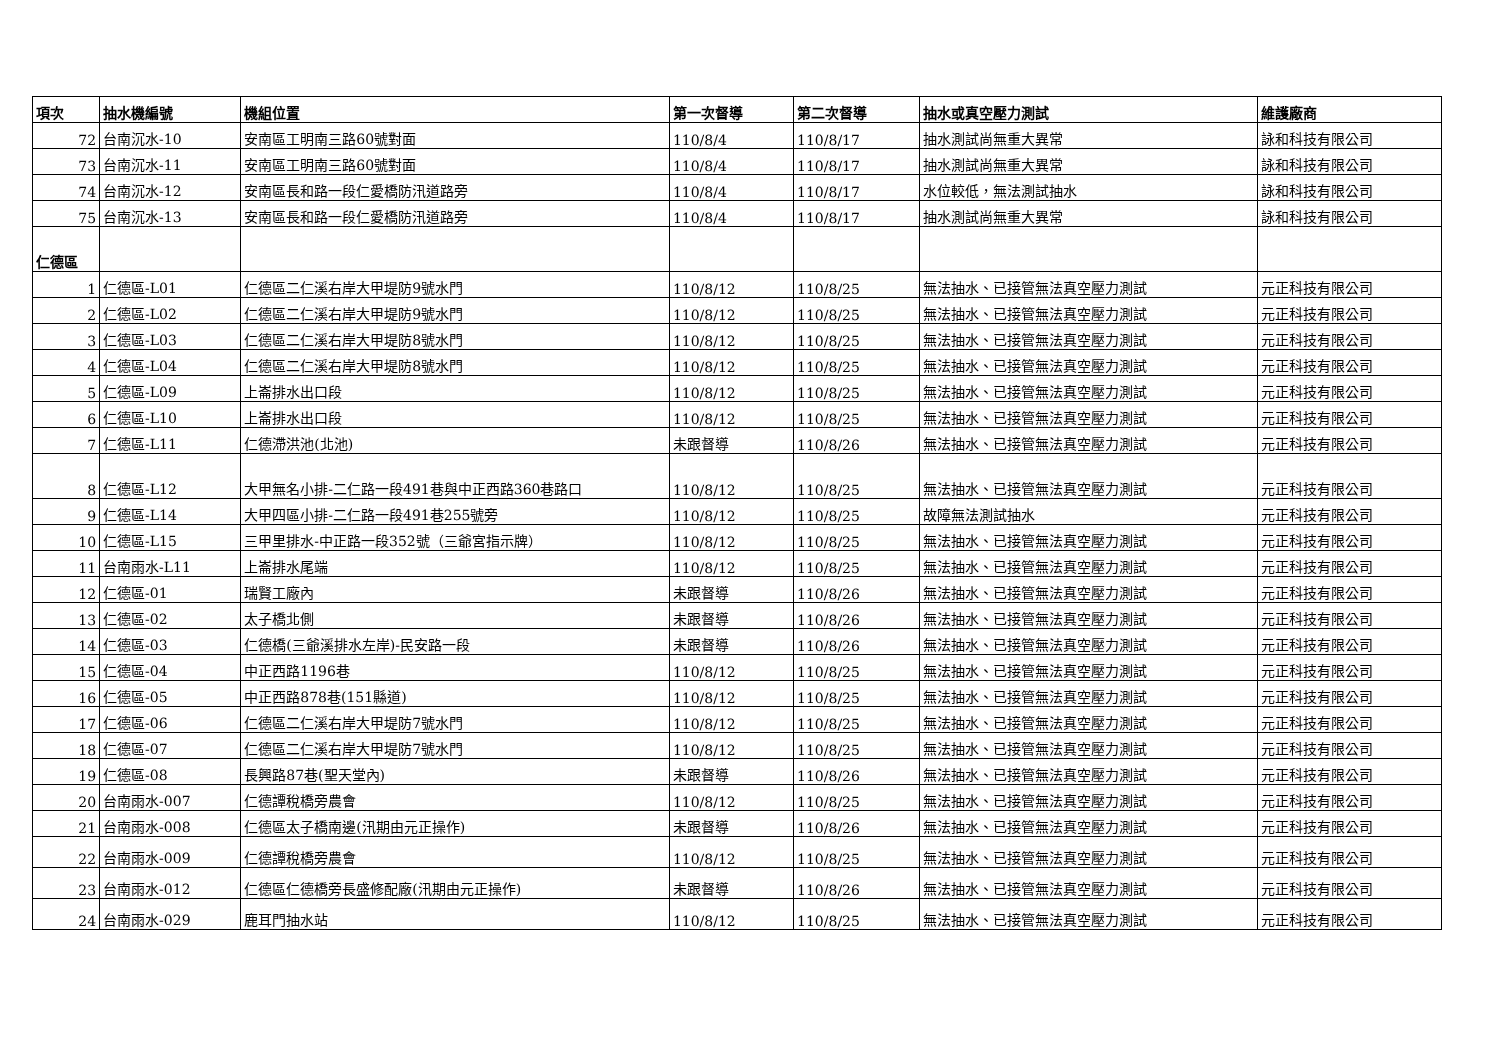| 項次 | 抽水機編號 | 機組位置 | 第一次督導 | 第二次督導 | 抽水或真空壓力測試 | 維護廠商 |
| --- | --- | --- | --- | --- | --- | --- |
| 72 | 台南沉水-10 | 安南區工明南三路60號對面 | 110/8/4 | 110/8/17 | 抽水測試尚無重大異常 | 詠和科技有限公司 |
| 73 | 台南沉水-11 | 安南區工明南三路60號對面 | 110/8/4 | 110/8/17 | 抽水測試尚無重大異常 | 詠和科技有限公司 |
| 74 | 台南沉水-12 | 安南區長和路一段仁愛橋防汛道路旁 | 110/8/4 | 110/8/17 | 水位較低，無法測試抽水 | 詠和科技有限公司 |
| 75 | 台南沉水-13 | 安南區長和路一段仁愛橋防汛道路旁 | 110/8/4 | 110/8/17 | 抽水測試尚無重大異常 | 詠和科技有限公司 |
| 仁德區 | | | | | | |
| 1 | 仁德區-L01 | 仁德區二仁溪右岸大甲堤防9號水門 | 110/8/12 | 110/8/25 | 無法抽水、已接管無法真空壓力測試 | 元正科技有限公司 |
| 2 | 仁德區-L02 | 仁德區二仁溪右岸大甲堤防9號水門 | 110/8/12 | 110/8/25 | 無法抽水、已接管無法真空壓力測試 | 元正科技有限公司 |
| 3 | 仁德區-L03 | 仁德區二仁溪右岸大甲堤防8號水門 | 110/8/12 | 110/8/25 | 無法抽水、已接管無法真空壓力測試 | 元正科技有限公司 |
| 4 | 仁德區-L04 | 仁德區二仁溪右岸大甲堤防8號水門 | 110/8/12 | 110/8/25 | 無法抽水、已接管無法真空壓力測試 | 元正科技有限公司 |
| 5 | 仁德區-L09 | 上崙排水出口段 | 110/8/12 | 110/8/25 | 無法抽水、已接管無法真空壓力測試 | 元正科技有限公司 |
| 6 | 仁德區-L10 | 上崙排水出口段 | 110/8/12 | 110/8/25 | 無法抽水、已接管無法真空壓力測試 | 元正科技有限公司 |
| 7 | 仁德區-L11 | 仁德滯洪池(北池) | 未跟督導 | 110/8/26 | 無法抽水、已接管無法真空壓力測試 | 元正科技有限公司 |
| 8 | 仁德區-L12 | 大甲無名小排-二仁路一段491巷與中正西路360巷路口 | 110/8/12 | 110/8/25 | 無法抽水、已接管無法真空壓力測試 | 元正科技有限公司 |
| 9 | 仁德區-L14 | 大甲四區小排-二仁路一段491巷255號旁 | 110/8/12 | 110/8/25 | 故障無法測試抽水 | 元正科技有限公司 |
| 10 | 仁德區-L15 | 三甲里排水-中正路一段352號（三爺宮指示牌） | 110/8/12 | 110/8/25 | 無法抽水、已接管無法真空壓力測試 | 元正科技有限公司 |
| 11 | 台南雨水-L11 | 上崙排水尾端 | 110/8/12 | 110/8/25 | 無法抽水、已接管無法真空壓力測試 | 元正科技有限公司 |
| 12 | 仁德區-01 | 瑞賢工廠內 | 未跟督導 | 110/8/26 | 無法抽水、已接管無法真空壓力測試 | 元正科技有限公司 |
| 13 | 仁德區-02 | 太子橋北側 | 未跟督導 | 110/8/26 | 無法抽水、已接管無法真空壓力測試 | 元正科技有限公司 |
| 14 | 仁德區-03 | 仁德橋(三爺溪排水左岸)-民安路一段 | 未跟督導 | 110/8/26 | 無法抽水、已接管無法真空壓力測試 | 元正科技有限公司 |
| 15 | 仁德區-04 | 中正西路1196巷 | 110/8/12 | 110/8/25 | 無法抽水、已接管無法真空壓力測試 | 元正科技有限公司 |
| 16 | 仁德區-05 | 中正西路878巷(151縣道) | 110/8/12 | 110/8/25 | 無法抽水、已接管無法真空壓力測試 | 元正科技有限公司 |
| 17 | 仁德區-06 | 仁德區二仁溪右岸大甲堤防7號水門 | 110/8/12 | 110/8/25 | 無法抽水、已接管無法真空壓力測試 | 元正科技有限公司 |
| 18 | 仁德區-07 | 仁德區二仁溪右岸大甲堤防7號水門 | 110/8/12 | 110/8/25 | 無法抽水、已接管無法真空壓力測試 | 元正科技有限公司 |
| 19 | 仁德區-08 | 長興路87巷(聖天堂內) | 未跟督導 | 110/8/26 | 無法抽水、已接管無法真空壓力測試 | 元正科技有限公司 |
| 20 | 台南雨水-007 | 仁德譚稅橋旁農會 | 110/8/12 | 110/8/25 | 無法抽水、已接管無法真空壓力測試 | 元正科技有限公司 |
| 21 | 台南雨水-008 | 仁德區太子橋南邊(汛期由元正操作) | 未跟督導 | 110/8/26 | 無法抽水、已接管無法真空壓力測試 | 元正科技有限公司 |
| 22 | 台南雨水-009 | 仁德譚稅橋旁農會 | 110/8/12 | 110/8/25 | 無法抽水、已接管無法真空壓力測試 | 元正科技有限公司 |
| 23 | 台南雨水-012 | 仁德區仁德橋旁長盛修配廠(汛期由元正操作) | 未跟督導 | 110/8/26 | 無法抽水、已接管無法真空壓力測試 | 元正科技有限公司 |
| 24 | 台南雨水-029 | 鹿耳門抽水站 | 110/8/12 | 110/8/25 | 無法抽水、已接管無法真空壓力測試 | 元正科技有限公司 |